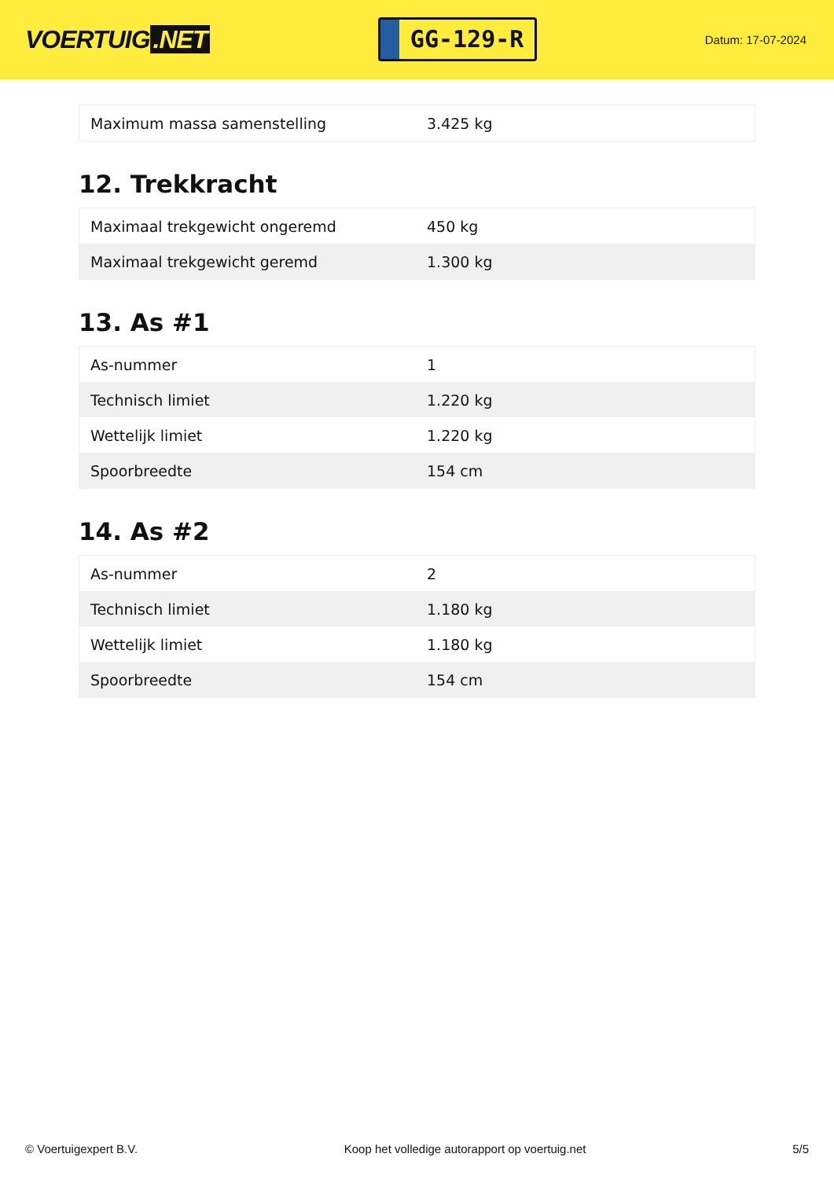VOERTUIG.NET
GG-129-R
Datum: 17-07-2024
| Maximum massa samenstelling | 3.425 kg |
12. Trekkracht
| Maximaal trekgewicht ongeremd | 450 kg |
| Maximaal trekgewicht geremd | 1.300 kg |
13. As #1
| As-nummer | 1 |
| Technisch limiet | 1.220 kg |
| Wettelijk limiet | 1.220 kg |
| Spoorbreedte | 154 cm |
14. As #2
| As-nummer | 2 |
| Technisch limiet | 1.180 kg |
| Wettelijk limiet | 1.180 kg |
| Spoorbreedte | 154 cm |
© Voertuigexpert B.V. Koop het volledige autorapport op voertuig.net 5/5